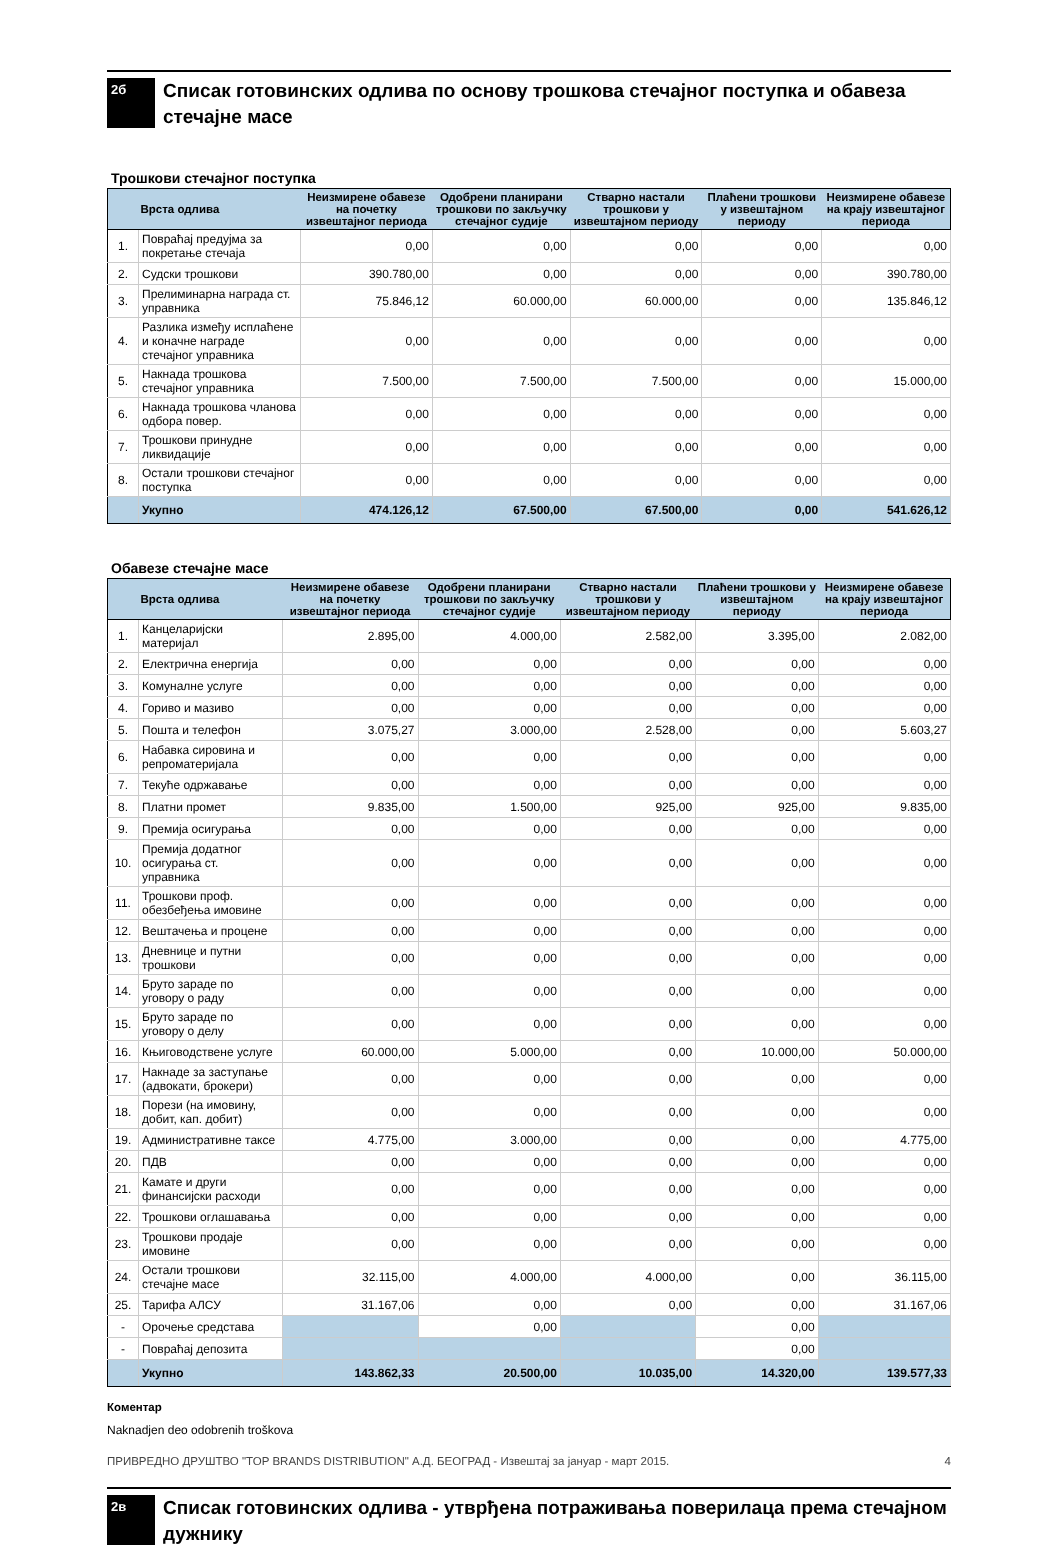2б
Списак готовинских одлива по основу трошкова стечајног поступка и обавеза стечајне масе
Трошкови стечајног поступка
| | Врста одлива | Неизмирене обавезе на почетку извештајног периода | Одобрени планирани трошкови по закључку стечајног судије | Стварно настали трошкови у извештајном периоду | Плаћени трошкови у извештајном периоду | Неизмирене обавезе на крају извештајног периода |
| --- | --- | --- | --- | --- | --- | --- |
| 1. | Повраћај предујма за покретање стечаја | 0,00 | 0,00 | 0,00 | 0,00 | 0,00 |
| 2. | Судски трошкови | 390.780,00 | 0,00 | 0,00 | 0,00 | 390.780,00 |
| 3. | Прелиминарна награда ст. управника | 75.846,12 | 60.000,00 | 60.000,00 | 0,00 | 135.846,12 |
| 4. | Разлика између исплаћене и коначне награде стечајног управника | 0,00 | 0,00 | 0,00 | 0,00 | 0,00 |
| 5. | Накнада трошкова стечајног управника | 7.500,00 | 7.500,00 | 7.500,00 | 0,00 | 15.000,00 |
| 6. | Накнада трошкова чланова одбора повер. | 0,00 | 0,00 | 0,00 | 0,00 | 0,00 |
| 7. | Трошкови принудне ликвидације | 0,00 | 0,00 | 0,00 | 0,00 | 0,00 |
| 8. | Остали трошкови стечајног поступка | 0,00 | 0,00 | 0,00 | 0,00 | 0,00 |
| | Укупно | 474.126,12 | 67.500,00 | 67.500,00 | 0,00 | 541.626,12 |
Обавезе стечајне масе
| | Врста одлива | Неизмирене обавезе на почетку извештајног периода | Одобрени планирани трошкови по закључку стечајног судије | Стварно настали трошкови у извештајном периоду | Плаћени трошкови у извештајном периоду | Неизмирене обавезе на крају извештајног периода |
| --- | --- | --- | --- | --- | --- | --- |
| 1. | Канцеларијски материјал | 2.895,00 | 4.000,00 | 2.582,00 | 3.395,00 | 2.082,00 |
| 2. | Електрична енергија | 0,00 | 0,00 | 0,00 | 0,00 | 0,00 |
| 3. | Комуналне услуге | 0,00 | 0,00 | 0,00 | 0,00 | 0,00 |
| 4. | Гориво и мазиво | 0,00 | 0,00 | 0,00 | 0,00 | 0,00 |
| 5. | Пошта и телефон | 3.075,27 | 3.000,00 | 2.528,00 | 0,00 | 5.603,27 |
| 6. | Набавка сировина и репроматеријала | 0,00 | 0,00 | 0,00 | 0,00 | 0,00 |
| 7. | Текуће одржавање | 0,00 | 0,00 | 0,00 | 0,00 | 0,00 |
| 8. | Платни промет | 9.835,00 | 1.500,00 | 925,00 | 925,00 | 9.835,00 |
| 9. | Премија осигурања | 0,00 | 0,00 | 0,00 | 0,00 | 0,00 |
| 10. | Премија додатног осигурања ст. управника | 0,00 | 0,00 | 0,00 | 0,00 | 0,00 |
| 11. | Трошкови проф. обезбеђења имовине | 0,00 | 0,00 | 0,00 | 0,00 | 0,00 |
| 12. | Вештачења и процене | 0,00 | 0,00 | 0,00 | 0,00 | 0,00 |
| 13. | Дневнице и путни трошкови | 0,00 | 0,00 | 0,00 | 0,00 | 0,00 |
| 14. | Бруто зараде по уговору о раду | 0,00 | 0,00 | 0,00 | 0,00 | 0,00 |
| 15. | Бруто зараде по уговору о делу | 0,00 | 0,00 | 0,00 | 0,00 | 0,00 |
| 16. | Књиговодствене услуге | 60.000,00 | 5.000,00 | 0,00 | 10.000,00 | 50.000,00 |
| 17. | Накнаде за заступање (адвокати, брокери) | 0,00 | 0,00 | 0,00 | 0,00 | 0,00 |
| 18. | Порези (на имовину, добит, кап. добит) | 0,00 | 0,00 | 0,00 | 0,00 | 0,00 |
| 19. | Административне таксе | 4.775,00 | 3.000,00 | 0,00 | 0,00 | 4.775,00 |
| 20. | ПДВ | 0,00 | 0,00 | 0,00 | 0,00 | 0,00 |
| 21. | Камате и други финансијски расходи | 0,00 | 0,00 | 0,00 | 0,00 | 0,00 |
| 22. | Трошкови оглашавања | 0,00 | 0,00 | 0,00 | 0,00 | 0,00 |
| 23. | Трошкови продаје имовине | 0,00 | 0,00 | 0,00 | 0,00 | 0,00 |
| 24. | Остали трошкови стечајне масе | 32.115,00 | 4.000,00 | 4.000,00 | 0,00 | 36.115,00 |
| 25. | Тарифа АЛСУ | 31.167,06 | 0,00 | 0,00 | 0,00 | 31.167,06 |
| - | Орочење средстава | | 0,00 | | 0,00 | |
| - | Повраћај депозита | | | | 0,00 | |
| | Укупно | 143.862,33 | 20.500,00 | 10.035,00 | 14.320,00 | 139.577,33 |
Коментар
Naknadjen deo odobrenih troškova
2в
Списак готовинских одлива - утврђена потраживања поверилаца према стечајном дужнику
ПРИВРЕДНО ДРУШТВО "TOP BRANDS DISTRIBUTION" А.Д. БЕОГРАД - Извештај за јануар - март 2015. 4